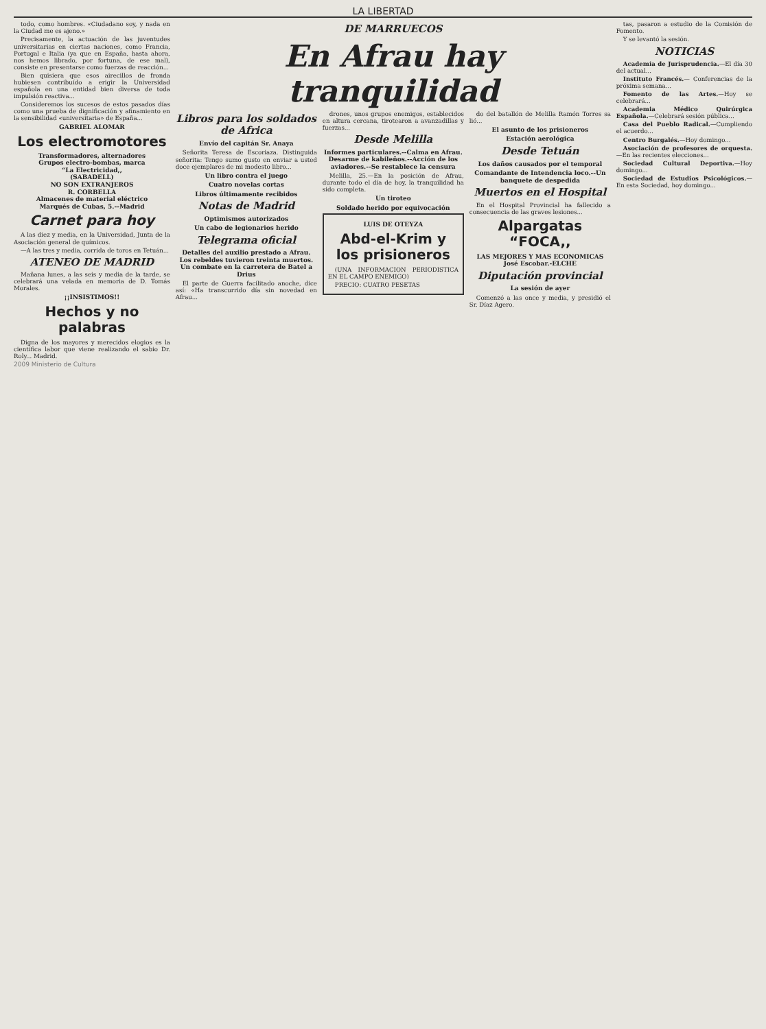LA LIBERTAD
todo, como hombres. «Ciudadano soy, y nada en la Ciudad me es ajeno.»
Precisamente, la actuación de las juventudes universitarias en ciertas naciones, como Francia, Portugal e Italia (ya que en España, hasta ahora, nos hemos librado, por fortuna, de ese mal), consiste en presentarse como fuerzas de reacción...
Bien quisiera que esos airecillos de fronda hubiesen contribuído a erigir la Universidad española en una entidad bien diversa de toda impulsión reactiva...
Consideremos los sucesos de estos pasados días como una prueba de dignificación y afinamiento en la sensibilidad «universitaria» de España...
GABRIEL ALOMAR
Los electromotores
Transformadores, alternadores
Grupos electro-bombas, marca
“La Electricidad,,
(SABADELL)
NO SON EXTRANJEROS
R. CORBELLA
Almacenes de material eléctrico
Marqués de Cubas, 5.--Madrid
Carnet para hoy
A las diez y media, en la Universidad, Junta de la Asociación general de químicos.
—A las tres y media, corrida de toros en Tetuán...
ATENEO DE MADRID
Mañana lunes, a las seis y media de la tarde, se celebrará una velada en memoria de D. Tomás Morales.
¡¡INSISTIMOS!!
Hechos y no palabras
Digna de los mayores y merecidos elogios es la científica labor que viene realizando el sabio Dr. Roly... Madrid.
DE MARRUECOS
En Afrau hay tranquilidad
Libros para los soldados de Africa
Envío del capitán Sr. Anaya
Señorita Teresa de Escoriaza. Distinguida señorita: Tengo sumo gusto en enviar a usted doce ejemplares de mi modesto libro...
Un libro contra el juego
Cuatro novelas cortas
Libros últimamente recibidos
Notas de Madrid
Optimismos autorizados
Un cabo de legionarios herido
Telegrama oficial
Detalles del auxilio prestado a Afrau. Los rebeldes tuvieron treinta muertos. Un combate en la carretera de Batel a Drius
El parte de Guerra facilitado anoche, dice así: «Ha transcurrido día sin novedad en Afrau...
drones, unos grupos enemigos, establecidos en altura cercana, tirotearon a avanzadillas y fuerzas...
Desde Melilla
Informes particulares.--Calma en Afrau. Desarme de kabileños.--Acción de los aviadores.--Se restablece la censura
Melilla, 25.—En la posición de Afrau, durante todo el día de hoy, la tranquilidad ha sido completa.
Un tiroteo
Soldado herido por equivocación
LUIS DE OTEYZA
Abd-el-Krim y los prisioneros
(UNA INFORMACION PERIODISTICA EN EL CAMPO ENEMIGO)
PRECIO: CUATRO PESETAS
do del batallón de Melilla Ramón Torres sa lió...
El asunto de los prisioneros
Estación aerológica
Desde Tetuán
Los daños causados por el temporal
Comandante de Intendencia loco.--Un banquete de despedida
Muertos en el Hospital
En el Hospital Provincial ha fallecido a consecuencia de las graves lesiones...
Alpargatas “FOCA,,
LAS MEJORES Y MAS ECONOMICAS
José Escobar.-ELCHE
Diputación provincial
La sesión de ayer
Comenzó a las once y media, y presidió el Sr. Díaz Agero.
tas, pasaron a estudio de la Comisión de Fomento.
Y se levantó la sesión.
NOTICIAS
Academia de Jurisprudencia.—El día 30 del actual...
Instituto Francés.— Conferencias de la próxima semana...
Fomento de las Artes.—Hoy se celebrará...
Academia Médico Quirúrgica Española.—Celebrará sesión pública...
Casa del Pueblo Radical.—Cumpliendo el acuerdo...
Centro Burgalés.—Hoy domingo...
Asociación de profesores de orquesta.—En las recientes elecciones...
Sociedad Cultural Deportiva.—Hoy domingo...
Sociedad de Estudios Psicológicos.—En esta Sociedad, hoy domingo...
2009 Ministerio de Cultura